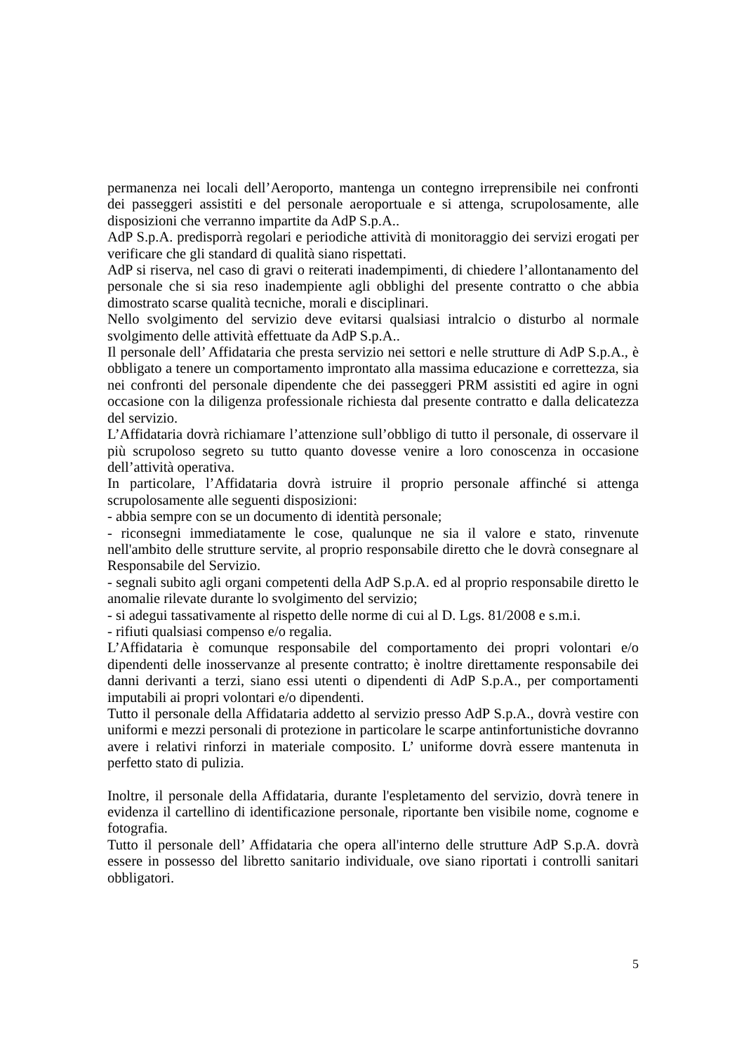permanenza nei locali dell’Aeroporto, mantenga un contegno irreprensibile nei confronti dei passeggeri assistiti e del personale aeroportuale e si attenga, scrupolosamente, alle disposizioni che verranno impartite da AdP S.p.A..
AdP S.p.A. predisporrà regolari e periodiche attività di monitoraggio dei servizi erogati per verificare che gli standard di qualità siano rispettati.
AdP si riserva, nel caso di gravi o reiterati inadempimenti, di chiedere l’allontanamento del personale che si sia reso inadempiente agli obblighi del presente contratto o che abbia dimostrato scarse qualità tecniche, morali e disciplinari.
Nello svolgimento del servizio deve evitarsi qualsiasi intralcio o disturbo al normale svolgimento delle attività effettuate da AdP S.p.A..
Il personale dell’ Affidataria che presta servizio nei settori e nelle strutture di AdP S.p.A., è obbligato a tenere un comportamento improntato alla massima educazione e correttezza, sia nei confronti del personale dipendente che dei passeggeri PRM assistiti ed agire in ogni occasione con la diligenza professionale richiesta dal presente contratto e dalla delicatezza del servizio.
L’Affidataria dovrà richiamare l’attenzione sull’obbligo di tutto il personale, di osservare il più scrupoloso segreto su tutto quanto dovesse venire a loro conoscenza in occasione dell’attività operativa.
In particolare, l’Affidataria dovrà istruire il proprio personale affinché si attenga scrupolosamente alle seguenti disposizioni:
- abbia sempre con se un documento di identità personale;
- riconsegni immediatamente le cose, qualunque ne sia il valore e stato, rinvenute nell'ambito delle strutture servite, al proprio responsabile diretto che le dovrà consegnare al Responsabile del Servizio.
- segnali subito agli organi competenti della AdP S.p.A. ed al proprio responsabile diretto le anomalie rilevate durante lo svolgimento del servizio;
- si adegui tassativamente al rispetto delle norme di cui al D. Lgs. 81/2008 e s.m.i.
- rifiuti qualsiasi compenso e/o regalia.
L’Affidataria è comunque responsabile del comportamento dei propri volontari e/o dipendenti delle inosservanze al presente contratto; è inoltre direttamente responsabile dei danni derivanti a terzi, siano essi utenti o dipendenti di AdP S.p.A., per comportamenti imputabili ai propri volontari e/o dipendenti.
Tutto il personale della Affidataria addetto al servizio presso AdP S.p.A., dovrà vestire con uniformi e mezzi personali di protezione in particolare le scarpe antinfortunistiche dovranno avere i relativi rinforzi in materiale composito. L’ uniforme dovrà essere mantenuta in perfetto stato di pulizia.
Inoltre, il personale della Affidataria, durante l'espletamento del servizio, dovrà tenere in evidenza il cartellino di identificazione personale, riportante ben visibile nome, cognome e fotografia.
Tutto il personale dell’ Affidataria che opera all'interno delle strutture AdP S.p.A. dovrà essere in possesso del libretto sanitario individuale, ove siano riportati i controlli sanitari obbligatori.
5